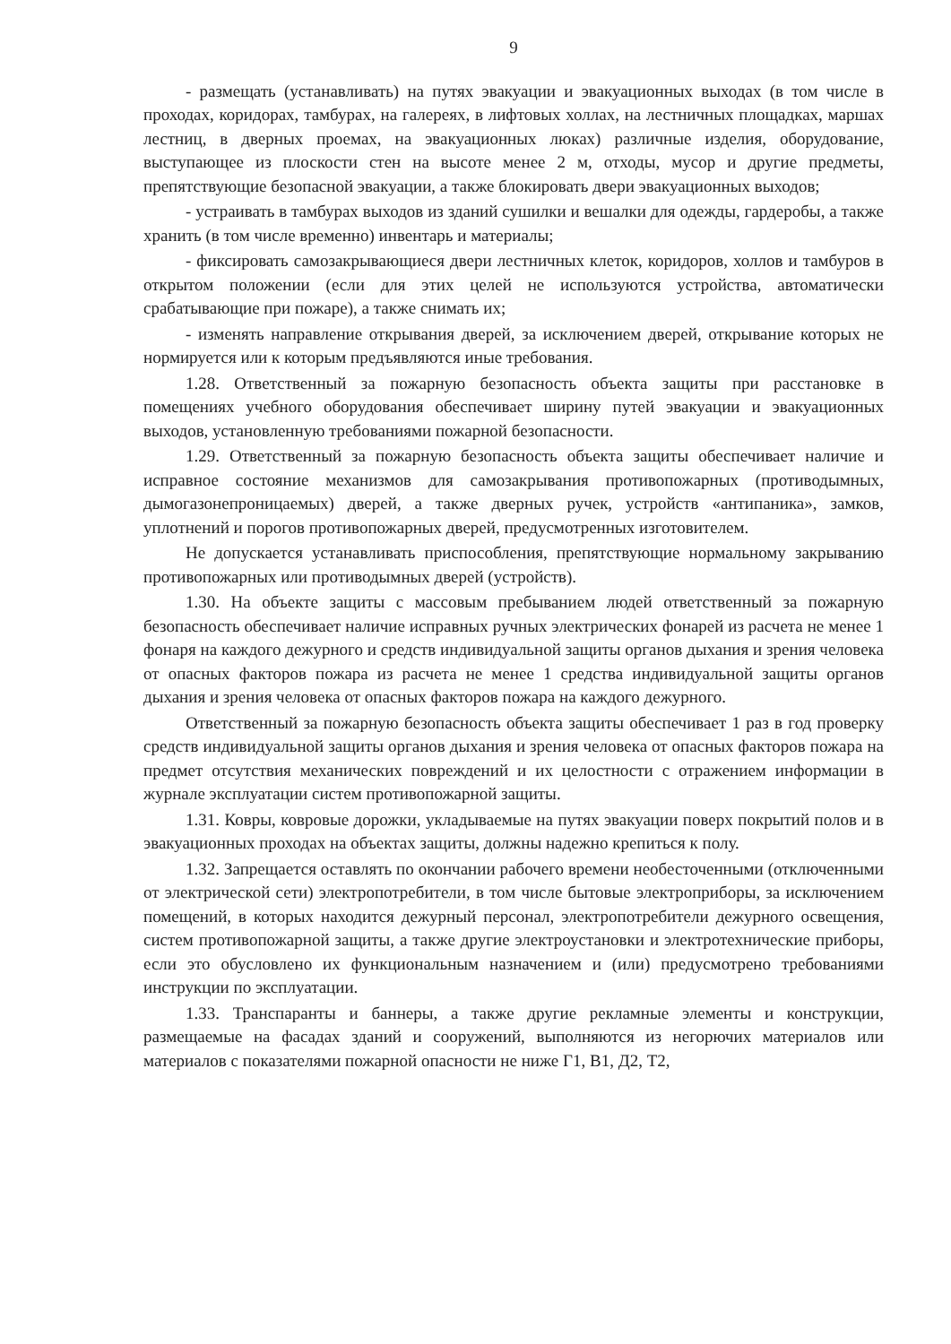9
- размещать (устанавливать) на путях эвакуации и эвакуационных выходах (в том числе в проходах, коридорах, тамбурах, на галереях, в лифтовых холлах, на лестничных площадках, маршах лестниц, в дверных проемах, на эвакуационных люках) различные изделия, оборудование, выступающее из плоскости стен на высоте менее 2 м, отходы, мусор и другие предметы, препятствующие безопасной эвакуации, а также блокировать двери эвакуационных выходов;
- устраивать в тамбурах выходов из зданий сушилки и вешалки для одежды, гардеробы, а также хранить (в том числе временно) инвентарь и материалы;
- фиксировать самозакрывающиеся двери лестничных клеток, коридоров, холлов и тамбуров в открытом положении (если для этих целей не используются устройства, автоматически срабатывающие при пожаре), а также снимать их;
- изменять направление открывания дверей, за исключением дверей, открывание которых не нормируется или к которым предъявляются иные требования.
1.28. Ответственный за пожарную безопасность объекта защиты при расстановке в помещениях учебного оборудования обеспечивает ширину путей эвакуации и эвакуационных выходов, установленную требованиями пожарной безопасности.
1.29. Ответственный за пожарную безопасность объекта защиты обеспечивает наличие и исправное состояние механизмов для самозакрывания противопожарных (противодымных, дымогазонепроницаемых) дверей, а также дверных ручек, устройств «антипаника», замков, уплотнений и порогов противопожарных дверей, предусмотренных изготовителем.
Не допускается устанавливать приспособления, препятствующие нормальному закрыванию противопожарных или противодымных дверей (устройств).
1.30. На объекте защиты с массовым пребыванием людей ответственный за пожарную безопасность обеспечивает наличие исправных ручных электрических фонарей из расчета не менее 1 фонаря на каждого дежурного и средств индивидуальной защиты органов дыхания и зрения человека от опасных факторов пожара из расчета не менее 1 средства индивидуальной защиты органов дыхания и зрения человека от опасных факторов пожара на каждого дежурного.
Ответственный за пожарную безопасность объекта защиты обеспечивает 1 раз в год проверку средств индивидуальной защиты органов дыхания и зрения человека от опасных факторов пожара на предмет отсутствия механических повреждений и их целостности с отражением информации в журнале эксплуатации систем противопожарной защиты.
1.31. Ковры, ковровые дорожки, укладываемые на путях эвакуации поверх покрытий полов и в эвакуационных проходах на объектах защиты, должны надежно крепиться к полу.
1.32. Запрещается оставлять по окончании рабочего времени необесточенными (отключенными от электрической сети) электропотребители, в том числе бытовые электроприборы, за исключением помещений, в которых находится дежурный персонал, электропотребители дежурного освещения, систем противопожарной защиты, а также другие электроустановки и электротехнические приборы, если это обусловлено их функциональным назначением и (или) предусмотрено требованиями инструкции по эксплуатации.
1.33. Транспаранты и баннеры, а также другие рекламные элементы и конструкции, размещаемые на фасадах зданий и сооружений, выполняются из негорючих материалов или материалов с показателями пожарной опасности не ниже Г1, В1, Д2, Т2,